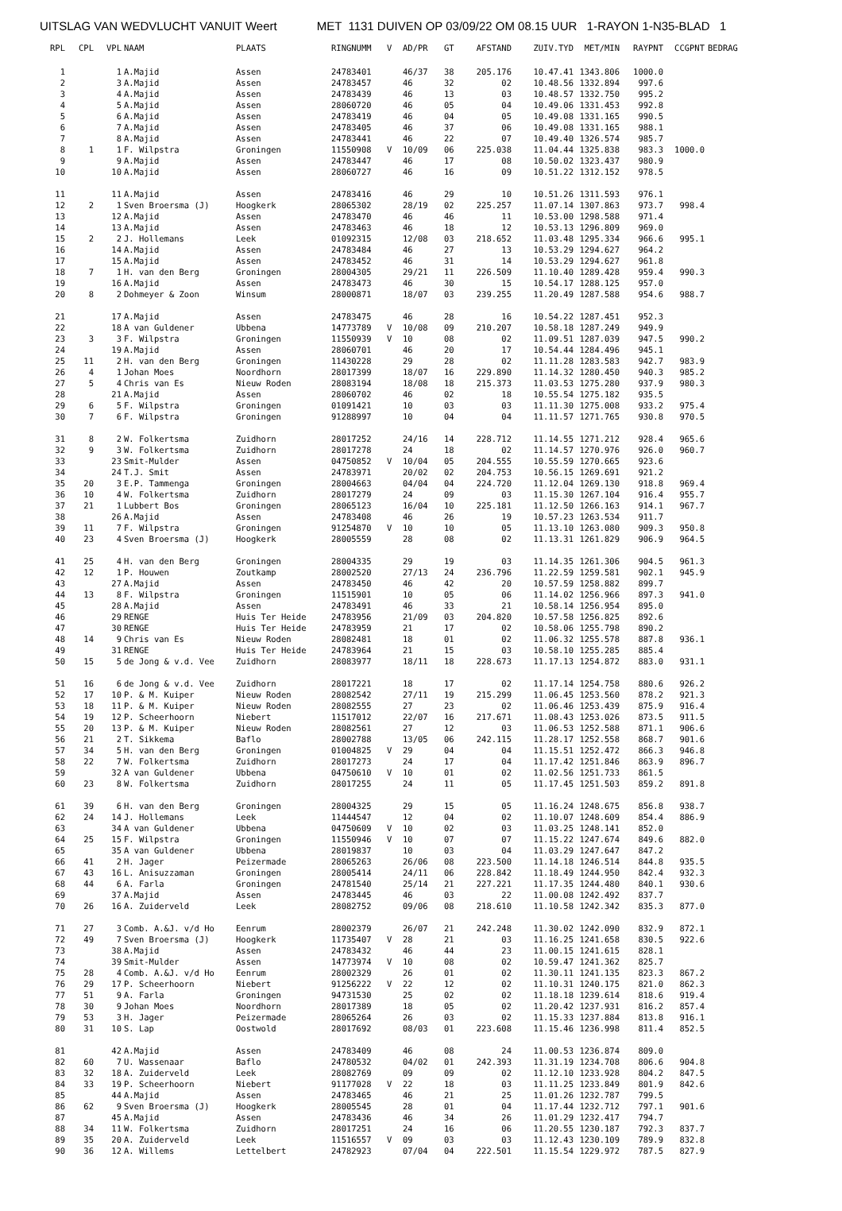UITSLAG VAN WEDVLUCHT VANUIT Weert MET 1131 DUIVEN OP 03/09/22 OM 08.15 UUR 1-RAYON 1-N35-BLAD 1
| RPL | CPL | VPL | NAAM | PLAATS | RINGNUMM | V | AD/PR | GT | AFSTAND | ZUIV.TYD | MET/MIN | RAYPNT | CCGPNT | BEDRAG |
| --- | --- | --- | --- | --- | --- | --- | --- | --- | --- | --- | --- | --- | --- | --- |
| 1 | | 1 | A.Majid | Assen | 24783401 | | 46/37 | 38 | 205.176 | 10.47.41 | 1343.806 | 1000.0 | | |
| 2 | | 3 | A.Majid | Assen | 24783457 | | 46 | 32 | 02 | 10.48.56 | 1332.894 | 997.6 | | |
| 3 | | 4 | A.Majid | Assen | 24783439 | | 46 | 13 | 03 | 10.48.57 | 1332.750 | 995.2 | | |
| 4 | | 5 | A.Majid | Assen | 28060720 | | 46 | 05 | 04 | 10.49.06 | 1331.453 | 992.8 | | |
| 5 | | 6 | A.Majid | Assen | 24783419 | | 46 | 04 | 05 | 10.49.08 | 1331.165 | 990.5 | | |
| 6 | | 7 | A.Majid | Assen | 24783405 | | 46 | 37 | 06 | 10.49.08 | 1331.165 | 988.1 | | |
| 7 | | 8 | A.Majid | Assen | 24783441 | | 46 | 22 | 07 | 10.49.40 | 1326.574 | 985.7 | | |
| 8 | 1 | 1 | F. Wilpstra | Groningen | 11550908 | V | 10/09 | 06 | 225.038 | 11.04.44 | 1325.838 | 983.3 | 1000.0 | |
| 9 | | 9 | A.Majid | Assen | 24783447 | | 46 | 17 | 08 | 10.50.02 | 1323.437 | 980.9 | | |
| 10 | | 10 | A.Majid | Assen | 28060727 | | 46 | 16 | 09 | 10.51.22 | 1312.152 | 978.5 | | |
| 11 | | 11 | A.Majid | Assen | 24783416 | | 46 | 29 | 10 | 10.51.26 | 1311.593 | 976.1 | | |
| 12 | 2 | 1 | Sven Broersma (J) | Hoogkerk | 28065302 | | 28/19 | 02 | 225.257 | 11.07.14 | 1307.863 | 973.7 | 998.4 | |
| 13 | | 12 | A.Majid | Assen | 24783470 | | 46 | 46 | 11 | 10.53.00 | 1298.588 | 971.4 | | |
| 14 | | 13 | A.Majid | Assen | 24783463 | | 46 | 18 | 12 | 10.53.13 | 1296.809 | 969.0 | | |
| 15 | 2 | 2 | J. Hollemans | Leek | 01092315 | | 12/08 | 03 | 218.652 | 11.03.48 | 1295.334 | 966.6 | 995.1 | |
| 16 | | 14 | A.Majid | Assen | 24783484 | | 46 | 27 | 13 | 10.53.29 | 1294.627 | 964.2 | | |
| 17 | | 15 | A.Majid | Assen | 24783452 | | 46 | 31 | 14 | 10.53.29 | 1294.627 | 961.8 | | |
| 18 | 7 | 1 | H. van den Berg | Groningen | 28004305 | | 29/21 | 11 | 226.509 | 11.10.40 | 1289.428 | 959.4 | 990.3 | |
| 19 | | 16 | A.Majid | Assen | 24783473 | | 46 | 30 | 15 | 10.54.17 | 1288.125 | 957.0 | | |
| 20 | 8 | 2 | Dohmeyer & Zoon | Winsum | 28000871 | | 18/07 | 03 | 239.255 | 11.20.49 | 1287.588 | 954.6 | 988.7 | |
| 21 | | 17 | A.Majid | Assen | 24783475 | | 46 | 28 | 16 | 10.54.22 | 1287.451 | 952.3 | | |
| 22 | | 18 | A van Guldener | Ubbena | 14773789 | V | 10/08 | 09 | 210.207 | 10.58.18 | 1287.249 | 949.9 | | |
| 23 | 3 | 3 | F. Wilpstra | Groningen | 11550939 | V | 10 | 08 | 02 | 11.09.51 | 1287.039 | 947.5 | 990.2 | |
| 24 | | 19 | A.Majid | Assen | 28060701 | | 46 | 20 | 17 | 10.54.44 | 1284.496 | 945.1 | | |
| 25 | 11 | 2 | H. van den Berg | Groningen | 11430228 | | 29 | 28 | 02 | 11.11.28 | 1283.583 | 942.7 | 983.9 | |
| 26 | 4 | 1 | Johan Moes | Noordhorn | 28017399 | | 18/07 | 16 | 229.890 | 11.14.32 | 1280.450 | 940.3 | 985.2 | |
| 27 | 5 | 4 | Chris van Es | Nieuw Roden | 28083194 | | 18/08 | 18 | 215.373 | 11.03.53 | 1275.280 | 937.9 | 980.3 | |
| 28 | | 21 | A.Majid | Assen | 28060702 | | 46 | 02 | 18 | 10.55.54 | 1275.182 | 935.5 | | |
| 29 | 6 | 5 | F. Wilpstra | Groningen | 01091421 | | 10 | 03 | 03 | 11.11.30 | 1275.008 | 933.2 | 975.4 | |
| 30 | 7 | 6 | F. Wilpstra | Groningen | 91288997 | | 10 | 04 | 04 | 11.11.57 | 1271.765 | 930.8 | 970.5 | |
| 31 | 8 | 2 | W. Folkertsma | Zuidhorn | 28017252 | | 24/16 | 14 | 228.712 | 11.14.55 | 1271.212 | 928.4 | 965.6 | |
| 32 | 9 | 3 | W. Folkertsma | Zuidhorn | 28017278 | | 24 | 18 | 02 | 11.14.57 | 1270.976 | 926.0 | 960.7 | |
| 33 | | 23 | Smit-Mulder | Assen | 04750852 | V | 10/04 | 05 | 204.555 | 10.55.59 | 1270.665 | 923.6 | | |
| 34 | | 24 | T.J. Smit | Assen | 24783971 | | 20/02 | 02 | 204.753 | 10.56.15 | 1269.691 | 921.2 | | |
| 35 | 20 | 3 | E.P. Tammenga | Groningen | 28004663 | | 04/04 | 04 | 224.720 | 11.12.04 | 1269.130 | 918.8 | 969.4 | |
| 36 | 10 | 4 | W. Folkertsma | Zuidhorn | 28017279 | | 24 | 09 | 03 | 11.15.30 | 1267.104 | 916.4 | 955.7 | |
| 37 | 21 | 1 | Lubbert Bos | Groningen | 28065123 | | 16/04 | 10 | 225.181 | 11.12.50 | 1266.163 | 914.1 | 967.7 | |
| 38 | | 26 | A.Majid | Assen | 24783408 | | 46 | 26 | 19 | 10.57.23 | 1263.534 | 911.7 | | |
| 39 | 11 | 7 | F. Wilpstra | Groningen | 91254870 | V | 10 | 10 | 05 | 11.13.10 | 1263.080 | 909.3 | 950.8 | |
| 40 | 23 | 4 | Sven Broersma (J) | Hoogkerk | 28005559 | | 28 | 08 | 02 | 11.13.31 | 1261.829 | 906.9 | 964.5 | |
| 41 | 25 | 4 | H. van den Berg | Groningen | 28004335 | | 29 | 19 | 03 | 11.14.35 | 1261.306 | 904.5 | 961.3 | |
| 42 | 12 | 1 | P. Houwen | Zoutkamp | 28002520 | | 27/13 | 24 | 236.796 | 11.22.59 | 1259.581 | 902.1 | 945.9 | |
| 43 | | 27 | A.Majid | Assen | 24783450 | | 46 | 42 | 20 | 10.57.59 | 1258.882 | 899.7 | | |
| 44 | 13 | 8 | F. Wilpstra | Groningen | 11515901 | | 10 | 05 | 06 | 11.14.02 | 1256.966 | 897.3 | 941.0 | |
| 45 | | 28 | A.Majid | Assen | 24783491 | | 46 | 33 | 21 | 10.58.14 | 1256.954 | 895.0 | | |
| 46 | | 29 | RENGE | Huis Ter Heide | 24783956 | | 21/09 | 03 | 204.820 | 10.57.58 | 1256.825 | 892.6 | | |
| 47 | | 30 | RENGE | Huis Ter Heide | 24783959 | | 21 | 17 | 02 | 10.58.06 | 1255.798 | 890.2 | | |
| 48 | 14 | 9 | Chris van Es | Nieuw Roden | 28082481 | | 18 | 01 | 02 | 11.06.32 | 1255.578 | 887.8 | 936.1 | |
| 49 | | 31 | RENGE | Huis Ter Heide | 24783964 | | 21 | 15 | 03 | 10.58.10 | 1255.285 | 885.4 | | |
| 50 | 15 | 5 | de Jong & v.d. Vee | Zuidhorn | 28083977 | | 18/11 | 18 | 228.673 | 11.17.13 | 1254.872 | 883.0 | 931.1 | |
| 51 | 16 | 6 | de Jong & v.d. Vee | Zuidhorn | 28017221 | | 18 | 17 | 02 | 11.17.14 | 1254.758 | 880.6 | 926.2 | |
| 52 | 17 | 10 | P. & M. Kuiper | Nieuw Roden | 28082542 | | 27/11 | 19 | 215.299 | 11.06.45 | 1253.560 | 878.2 | 921.3 | |
| 53 | 18 | 11 | P. & M. Kuiper | Nieuw Roden | 28082555 | | 27 | 23 | 02 | 11.06.46 | 1253.439 | 875.9 | 916.4 | |
| 54 | 19 | 12 | P. Scheerhoorn | Niebert | 11517012 | | 22/07 | 16 | 217.671 | 11.08.43 | 1253.026 | 873.5 | 911.5 | |
| 55 | 20 | 13 | P. & M. Kuiper | Nieuw Roden | 28082561 | | 27 | 12 | 03 | 11.06.53 | 1252.588 | 871.1 | 906.6 | |
| 56 | 21 | 2 | T. Sikkema | Baflo | 28002788 | | 13/05 | 06 | 242.115 | 11.28.17 | 1252.558 | 868.7 | 901.6 | |
| 57 | 34 | 5 | H. van den Berg | Groningen | 01004825 | V | 29 | 04 | 04 | 11.15.51 | 1252.472 | 866.3 | 946.8 | |
| 58 | 22 | 7 | W. Folkertsma | Zuidhorn | 28017273 | | 24 | 17 | 04 | 11.17.42 | 1251.846 | 863.9 | 896.7 | |
| 59 | | 32 | A van Guldener | Ubbena | 04750610 | V | 10 | 01 | 02 | 11.02.56 | 1251.733 | 861.5 | | |
| 60 | 23 | 8 | W. Folkertsma | Zuidhorn | 28017255 | | 24 | 11 | 05 | 11.17.45 | 1251.503 | 859.2 | 891.8 | |
| 61 | 39 | 6 | H. van den Berg | Groningen | 28004325 | | 29 | 15 | 05 | 11.16.24 | 1248.675 | 856.8 | 938.7 | |
| 62 | 24 | 14 | J. Hollemans | Leek | 11444547 | | 12 | 04 | 02 | 11.10.07 | 1248.609 | 854.4 | 886.9 | |
| 63 | | 34 | A van Guldener | Ubbena | 04750609 | V | 10 | 02 | 03 | 11.03.25 | 1248.141 | 852.0 | | |
| 64 | 25 | 15 | F. Wilpstra | Groningen | 11550946 | V | 10 | 07 | 07 | 11.15.22 | 1247.674 | 849.6 | 882.0 | |
| 65 | | 35 | A van Guldener | Ubbena | 28019837 | | 10 | 03 | 04 | 11.03.29 | 1247.647 | 847.2 | | |
| 66 | 41 | 2 | H. Jager | Peizermade | 28065263 | | 26/06 | 08 | 223.500 | 11.14.18 | 1246.514 | 844.8 | 935.5 | |
| 67 | 43 | 16 | L. Anisuzzaman | Groningen | 28005414 | | 24/11 | 06 | 228.842 | 11.18.49 | 1244.950 | 842.4 | 932.3 | |
| 68 | 44 | 6 | A. Farla | Groningen | 24781540 | | 25/14 | 21 | 227.221 | 11.17.35 | 1244.480 | 840.1 | 930.6 | |
| 69 | | 37 | A.Majid | Assen | 24783445 | | 46 | 03 | 22 | 11.00.08 | 1242.492 | 837.7 | | |
| 70 | 26 | 16 | A. Zuiderveld | Leek | 28082752 | | 09/06 | 08 | 218.610 | 11.10.58 | 1242.342 | 835.3 | 877.0 | |
| 71 | 27 | 3 | Comb. A.&J. v/d Ho | Eenrum | 28002379 | | 26/07 | 21 | 242.248 | 11.30.02 | 1242.090 | 832.9 | 872.1 | |
| 72 | 49 | 7 | Sven Broersma (J) | Hoogkerk | 11735407 | V | 28 | 21 | 03 | 11.16.25 | 1241.658 | 830.5 | 922.6 | |
| 73 | | 38 | A.Majid | Assen | 24783432 | | 46 | 44 | 23 | 11.00.15 | 1241.615 | 828.1 | | |
| 74 | | 39 | Smit-Mulder | Assen | 14773974 | V | 10 | 08 | 02 | 10.59.47 | 1241.362 | 825.7 | | |
| 75 | 28 | 4 | Comb. A.&J. v/d Ho | Eenrum | 28002329 | | 26 | 01 | 02 | 11.30.11 | 1241.135 | 823.3 | 867.2 | |
| 76 | 29 | 17 | P. Scheerhoorn | Niebert | 91256222 | V | 22 | 12 | 02 | 11.10.31 | 1240.175 | 821.0 | 862.3 | |
| 77 | 51 | 9 | A. Farla | Groningen | 94731530 | | 25 | 02 | 02 | 11.18.18 | 1239.614 | 818.6 | 919.4 | |
| 78 | 30 | 9 | Johan Moes | Noordhorn | 28017389 | | 18 | 05 | 02 | 11.20.42 | 1237.931 | 816.2 | 857.4 | |
| 79 | 53 | 3 | H. Jager | Peizermade | 28065264 | | 26 | 03 | 02 | 11.15.33 | 1237.884 | 813.8 | 916.1 | |
| 80 | 31 | 10 | S. Lap | Oostwold | 28017692 | | 08/03 | 01 | 223.608 | 11.15.46 | 1236.998 | 811.4 | 852.5 | |
| 81 | | 42 | A.Majid | Assen | 24783409 | | 46 | 08 | 24 | 11.00.53 | 1236.874 | 809.0 | | |
| 82 | 60 | 7 | U. Wassenaar | Baflo | 24780532 | | 04/02 | 01 | 242.393 | 11.31.19 | 1234.708 | 806.6 | 904.8 | |
| 83 | 32 | 18 | A. Zuiderveld | Leek | 28082769 | | 09 | 09 | 02 | 11.12.10 | 1233.928 | 804.2 | 847.5 | |
| 84 | 33 | 19 | P. Scheerhoorn | Niebert | 91177028 | V | 22 | 18 | 03 | 11.11.25 | 1233.849 | 801.9 | 842.6 | |
| 85 | | 44 | A.Majid | Assen | 24783465 | | 46 | 21 | 25 | 11.01.26 | 1232.787 | 799.5 | | |
| 86 | 62 | 9 | Sven Broersma (J) | Hoogkerk | 28005545 | | 28 | 01 | 04 | 11.17.44 | 1232.712 | 797.1 | 901.6 | |
| 87 | | 45 | A.Majid | Assen | 24783436 | | 46 | 34 | 26 | 11.01.29 | 1232.417 | 794.7 | | |
| 88 | 34 | 11 | W. Folkertsma | Zuidhorn | 28017251 | | 24 | 16 | 06 | 11.20.55 | 1230.187 | 792.3 | 837.7 | |
| 89 | 35 | 20 | A. Zuiderveld | Leek | 11516557 | V | 09 | 03 | 03 | 11.12.43 | 1230.109 | 789.9 | 832.8 | |
| 90 | 36 | 12 | A. Willems | Lettelbert | 24782923 | | 07/04 | 04 | 222.501 | 11.15.54 | 1229.972 | 787.5 | 827.9 | |